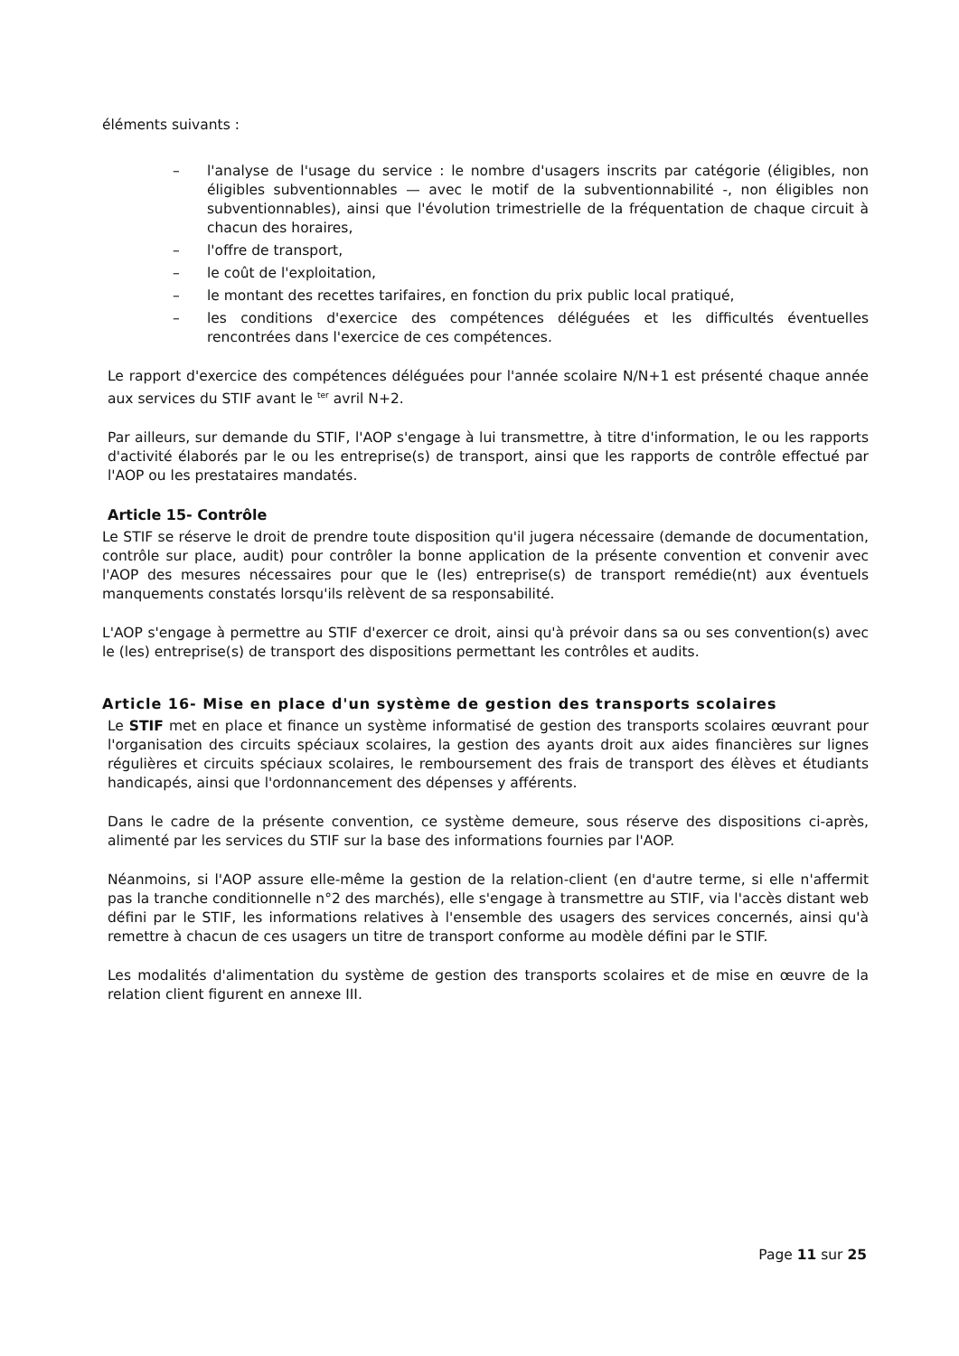éléments suivants :
– l'analyse de l'usage du service : le nombre d'usagers inscrits par catégorie (éligibles, non éligibles subventionnables — avec le motif de la subventionnabilité -, non éligibles non subventionnables), ainsi que l'évolution trimestrielle de la fréquentation de chaque circuit à chacun des horaires,
– l'offre de transport,
– le coût de l'exploitation,
– le montant des recettes tarifaires, en fonction du prix public local pratiqué,
– les conditions d'exercice des compétences déléguées et les difficultés éventuelles rencontrées dans l'exercice de ces compétences.
Le rapport d'exercice des compétences déléguées pour l'année scolaire N/N+1 est présenté chaque année aux services du STIF avant le <sup>ter</sup> avril N+2.
Par ailleurs, sur demande du STIF, l'AOP s'engage à lui transmettre, à titre d'information, le ou les rapports d'activité élaborés par le ou les entreprise(s) de transport, ainsi que les rapports de contrôle effectué par l'AOP ou les prestataires mandatés.
Article 15- Contrôle
Le STIF se réserve le droit de prendre toute disposition qu'il jugera nécessaire (demande de documentation, contrôle sur place, audit) pour contrôler la bonne application de la présente convention et convenir avec l'AOP des mesures nécessaires pour que le (les) entreprise(s) de transport remédie(nt) aux éventuels manquements constatés lorsqu'ils relèvent de sa responsabilité.
L'AOP s'engage à permettre au STIF d'exercer ce droit, ainsi qu'à prévoir dans sa ou ses convention(s) avec le (les) entreprise(s) de transport des dispositions permettant les contrôles et audits.
Article 16- Mise en place d'un système de gestion des transports scolaires
Le STIF met en place et finance un système informatisé de gestion des transports scolaires œuvrant pour l'organisation des circuits spéciaux scolaires, la gestion des ayants droit aux aides financières sur lignes régulières et circuits spéciaux scolaires, le remboursement des frais de transport des élèves et étudiants handicapés, ainsi que l'ordonnancement des dépenses y afférents.
Dans le cadre de la présente convention, ce système demeure, sous réserve des dispositions ci-après, alimenté par les services du STIF sur la base des informations fournies par l'AOP.
Néanmoins, si l'AOP assure elle-même la gestion de la relation-client (en d'autre terme, si elle n'affermit pas la tranche conditionnelle n°2 des marchés), elle s'engage à transmettre au STIF, via l'accès distant web défini par le STIF, les informations relatives à l'ensemble des usagers des services concernés, ainsi qu'à remettre à chacun de ces usagers un titre de transport conforme au modèle défini par le STIF.
Les modalités d'alimentation du système de gestion des transports scolaires et de mise en œuvre de la relation client figurent en annexe III.
Page 11 sur 25